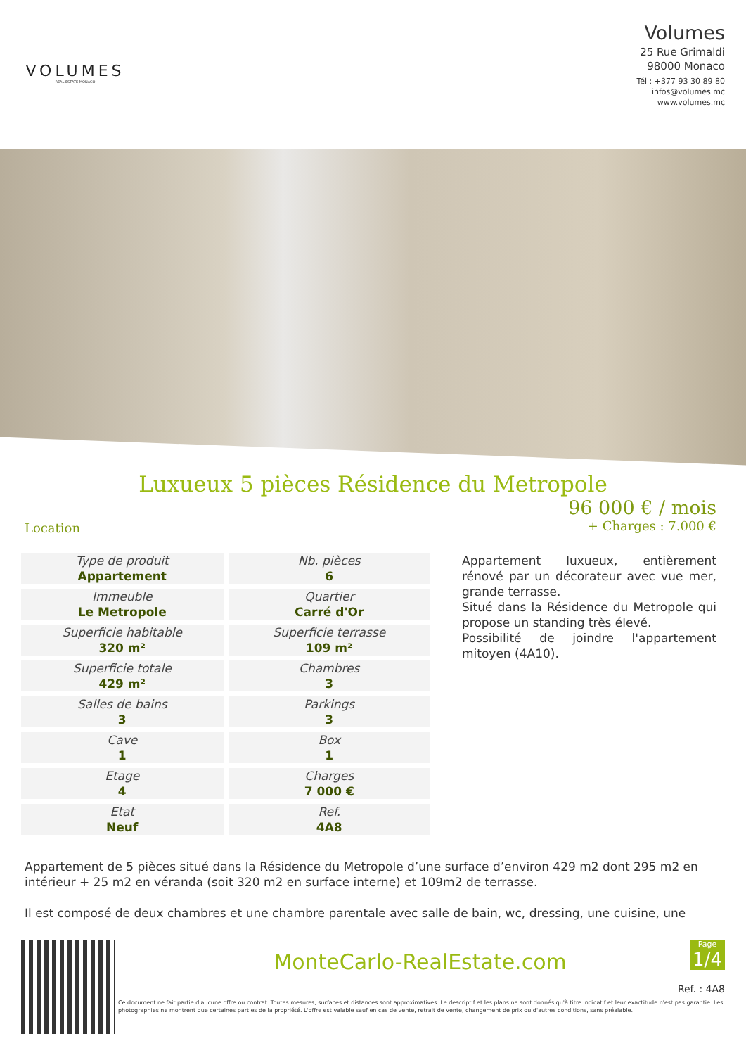VOLUMES
REAL ESTATE MONACO
Volumes
25 Rue Grimaldi
98000 Monaco
Tél : +377 93 30 89 80
infos@volumes.mc
www.volumes.mc
Luxueux 5 pièces Résidence du Metropole
Location
96 000 € / mois
+ Charges : 7.000 €
| Type de produit Appartement | Nb. pièces 6 |
| Immeuble Le Metropole | Quartier Carré d'Or |
| Superficie habitable 320 m² | Superficie terrasse 109 m² |
| Superficie totale 429 m² | Chambres 3 |
| Salles de bains 3 | Parkings 3 |
| Cave 1 | Box 1 |
| Etage 4 | Charges 7 000 € |
| Etat Neuf | Ref. 4A8 |
Appartement luxueux, entièrement rénové par un décorateur avec vue mer, grande terrasse.
Situé dans la Résidence du Metropole qui propose un standing très élevé.
Possibilité de joindre l'appartement mitoyen (4A10).
Appartement de 5 pièces situé dans la Résidence du Metropole d’une surface d’environ 429 m2 dont 295 m2 en intérieur + 25 m2 en véranda (soit 320 m2 en surface interne) et 109m2 de terrasse.
Il est composé de deux chambres et une chambre parentale avec salle de bain, wc, dressing, une cuisine, une
MonteCarlo-RealEstate.com
Page
1/4
Ref. : 4A8
Ce document ne fait partie d'aucune offre ou contrat. Toutes mesures, surfaces et distances sont approximatives. Le descriptif et les plans ne sont donnés qu'à titre indicatif et leur exactitude n'est pas garantie. Les photographies ne montrent que certaines parties de la propriété. L'offre est valable sauf en cas de vente, retrait de vente, changement de prix ou d'autres conditions, sans préalable.